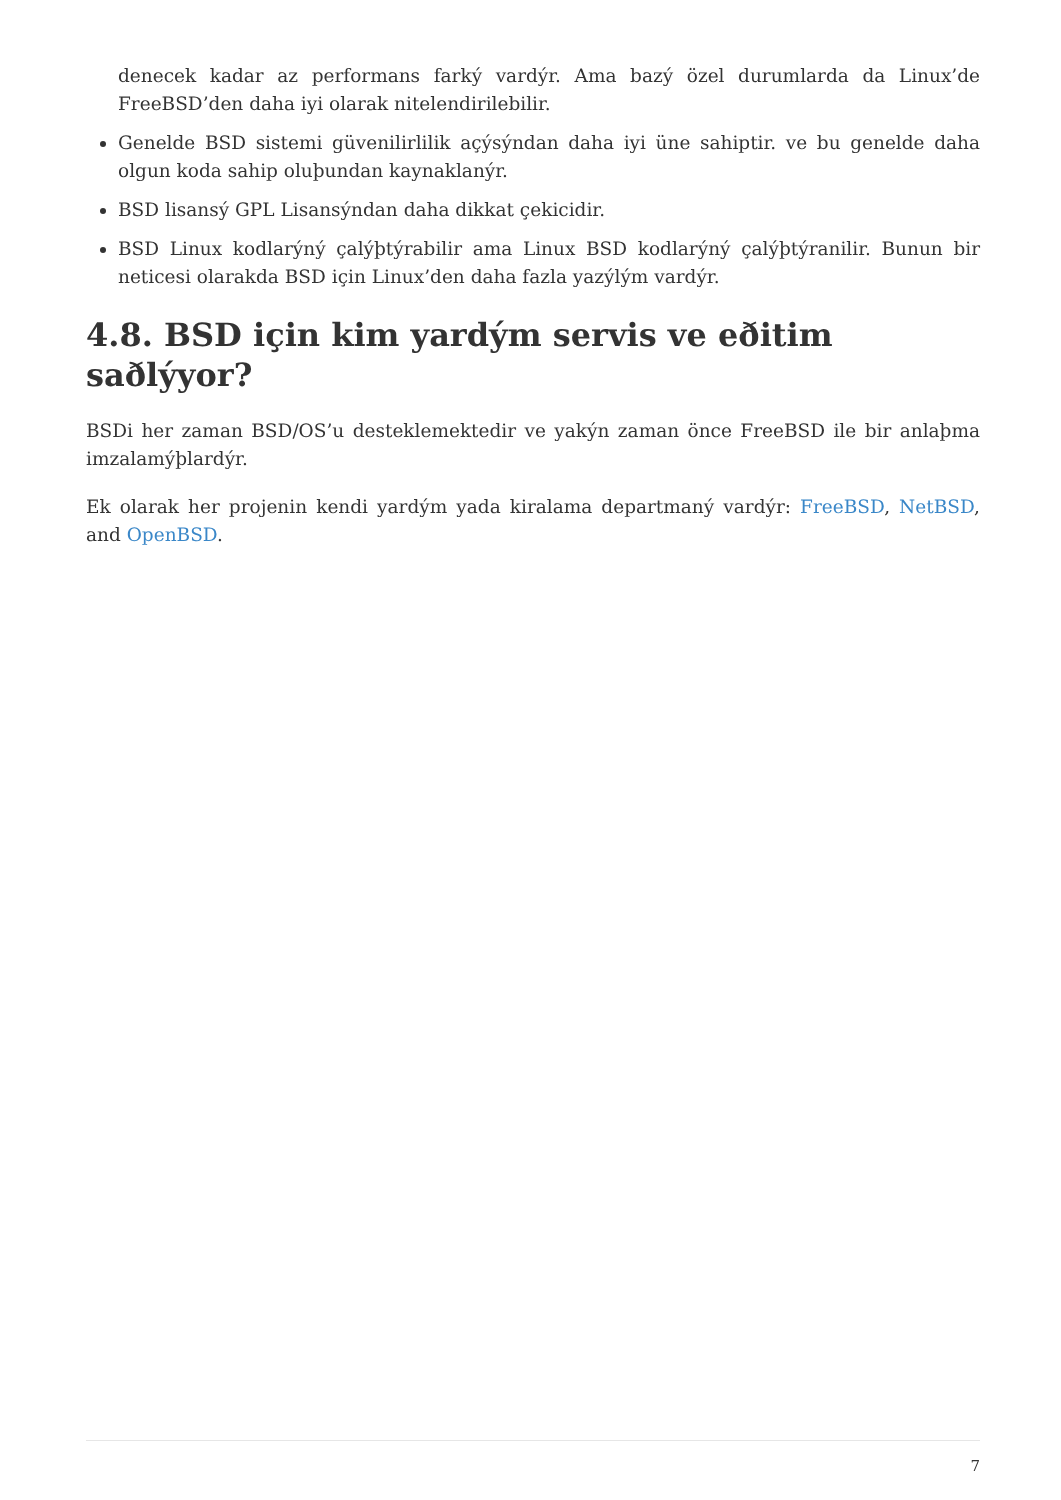denecek kadar az performans farký vardýr. Ama bazý özel durumlarda da Linux’de FreeBSD’den daha iyi olarak nitelendirilebilir.
Genelde BSD sistemi güvenilirlilik açýsýndan daha iyi üne sahiptir. ve bu genelde daha olgun koda sahip oluþundan kaynaklanýr.
BSD lisansý GPL Lisansýndan daha dikkat çekicidir.
BSD Linux kodlarýný çalýþtýrabilir ama Linux BSD kodlarýný çalýþtýranilir. Bunun bir neticesi olarakda BSD için Linux’den daha fazla yazýlým vardýr.
4.8. BSD için kim yardým servis ve eðitim saðlýyor?
BSDi her zaman BSD/OS’u desteklemektedir ve yakýn zaman önce FreeBSD ile bir anlaþma imzalamýþlardýr.
Ek olarak her projenin kendi yardým yada kiralama departmaný vardýr: FreeBSD, NetBSD, and OpenBSD.
7